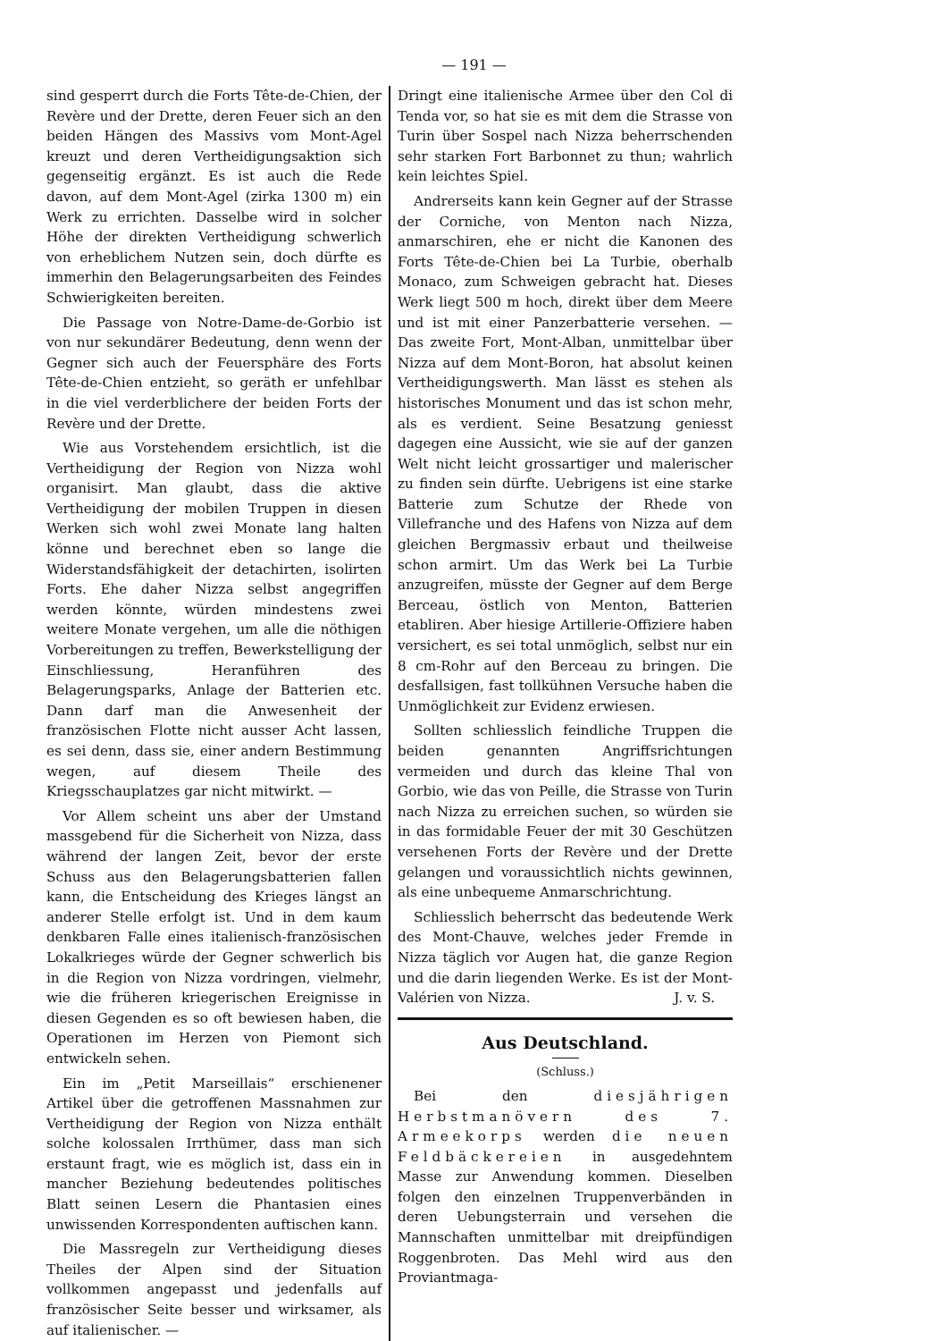— 191 —
sind gesperrt durch die Forts Tête-de-Chien, der Revère und der Drette, deren Feuer sich an den beiden Hängen des Massivs vom Mont-Agel kreuzt und deren Vertheidigungsaktion sich gegenseitig ergänzt. Es ist auch die Rede davon, auf dem Mont-Agel (zirka 1300 m) ein Werk zu errichten. Dasselbe wird in solcher Höhe der direkten Vertheidigung schwerlich von erheblichem Nutzen sein, doch dürfte es immerhin den Belagerungsarbeiten des Feindes Schwierigkeiten bereiten.
Die Passage von Notre-Dame-de-Gorbio ist von nur sekundärer Bedeutung, denn wenn der Gegner sich auch der Feuersphäre des Forts Tête-de-Chien entzieht, so geräth er unfehlbar in die viel verderblichere der beiden Forts der Revère und der Drette.
Wie aus Vorstehendem ersichtlich, ist die Vertheidigung der Region von Nizza wohl organisirt. Man glaubt, dass die aktive Vertheidigung der mobilen Truppen in diesen Werken sich wohl zwei Monate lang halten könne und berechnet eben so lange die Widerstandsfähigkeit der detachirten, isolirten Forts. Ehe daher Nizza selbst angegriffen werden könnte, würden mindestens zwei weitere Monate vergehen, um alle die nöthigen Vorbereitungen zu treffen, Bewerkstelligung der Einschliessung, Heranführen des Belagerungsparks, Anlage der Batterien etc. Dann darf man die Anwesenheit der französischen Flotte nicht ausser Acht lassen, es sei denn, dass sie, einer andern Bestimmung wegen, auf diesem Theile des Kriegsschauplatzes gar nicht mitwirkt. —
Vor Allem scheint uns aber der Umstand massgebend für die Sicherheit von Nizza, dass während der langen Zeit, bevor der erste Schuss aus den Belagerungsbatterien fallen kann, die Entscheidung des Krieges längst an anderer Stelle erfolgt ist. Und in dem kaum denkbaren Falle eines italienisch-französischen Lokalkrieges würde der Gegner schwerlich bis in die Region von Nizza vordringen, vielmehr, wie die früheren kriegerischen Ereignisse in diesen Gegenden es so oft bewiesen haben, die Operationen im Herzen von Piemont sich entwickeln sehen.
Ein im „Petit Marseillais“ erschienener Artikel über die getroffenen Massnahmen zur Vertheidigung der Region von Nizza enthält solche kolossalen Irrthümer, dass man sich erstaunt fragt, wie es möglich ist, dass ein in mancher Beziehung bedeutendes politisches Blatt seinen Lesern die Phantasien eines unwissenden Korrespondenten auftischen kann.
Die Massregeln zur Vertheidigung dieses Theiles der Alpen sind der Situation vollkommen angepasst und jedenfalls auf französischer Seite besser und wirksamer, als auf italienischer. —
Dringt eine italienische Armee über den Col di Tenda vor, so hat sie es mit dem die Strasse von Turin über Sospel nach Nizza beherrschenden sehr starken Fort Barbonnet zu thun; wahrlich kein leichtes Spiel.
Andrerseits kann kein Gegner auf der Strasse der Corniche, von Menton nach Nizza, anmarschiren, ehe er nicht die Kanonen des Forts Tête-de-Chien bei La Turbie, oberhalb Monaco, zum Schweigen gebracht hat. Dieses Werk liegt 500 m hoch, direkt über dem Meere und ist mit einer Panzerbatterie versehen. — Das zweite Fort, Mont-Alban, unmittelbar über Nizza auf dem Mont-Boron, hat absolut keinen Vertheidigungswerth. Man lässt es stehen als historisches Monument und das ist schon mehr, als es verdient. Seine Besatzung geniesst dagegen eine Aussicht, wie sie auf der ganzen Welt nicht leicht grossartiger und malerischer zu finden sein dürfte. Uebrigens ist eine starke Batterie zum Schutze der Rhede von Villefranche und des Hafens von Nizza auf dem gleichen Bergmassiv erbaut und theilweise schon armirt. Um das Werk bei La Turbie anzugreifen, müsste der Gegner auf dem Berge Berceau, östlich von Menton, Batterien etabliren. Aber hiesige Artillerie-Offiziere haben versichert, es sei total unmöglich, selbst nur ein 8 cm-Rohr auf den Berceau zu bringen. Die desfallsigen, fast tollkühnen Versuche haben die Unmöglichkeit zur Evidenz erwiesen.
Sollten schliesslich feindliche Truppen die beiden genannten Angriffsrichtungen vermeiden und durch das kleine Thal von Gorbio, wie das von Peille, die Strasse von Turin nach Nizza zu erreichen suchen, so würden sie in das formidable Feuer der mit 30 Geschützen versehenen Forts der Revère und der Drette gelangen und voraussichtlich nichts gewinnen, als eine unbequeme Anmarschrichtung.
Schliesslich beherrscht das bedeutende Werk des Mont-Chauve, welches jeder Fremde in Nizza täglich vor Augen hat, die ganze Region und die darin liegenden Werke. Es ist der Mont-Valérien von Nizza. J. v. S.
Aus Deutschland.
(Schluss.)
Bei den diesjährigen Herbstmanövern des 7. Armeekorps werden die neuen Feldbäckereien in ausgedehntem Masse zur Anwendung kommen. Dieselben folgen den einzelnen Truppenverbänden in deren Uebungsterrain und versehen die Mannschaften unmittelbar mit dreipfündigen Roggenbroten. Das Mehl wird aus den Proviantmaga-